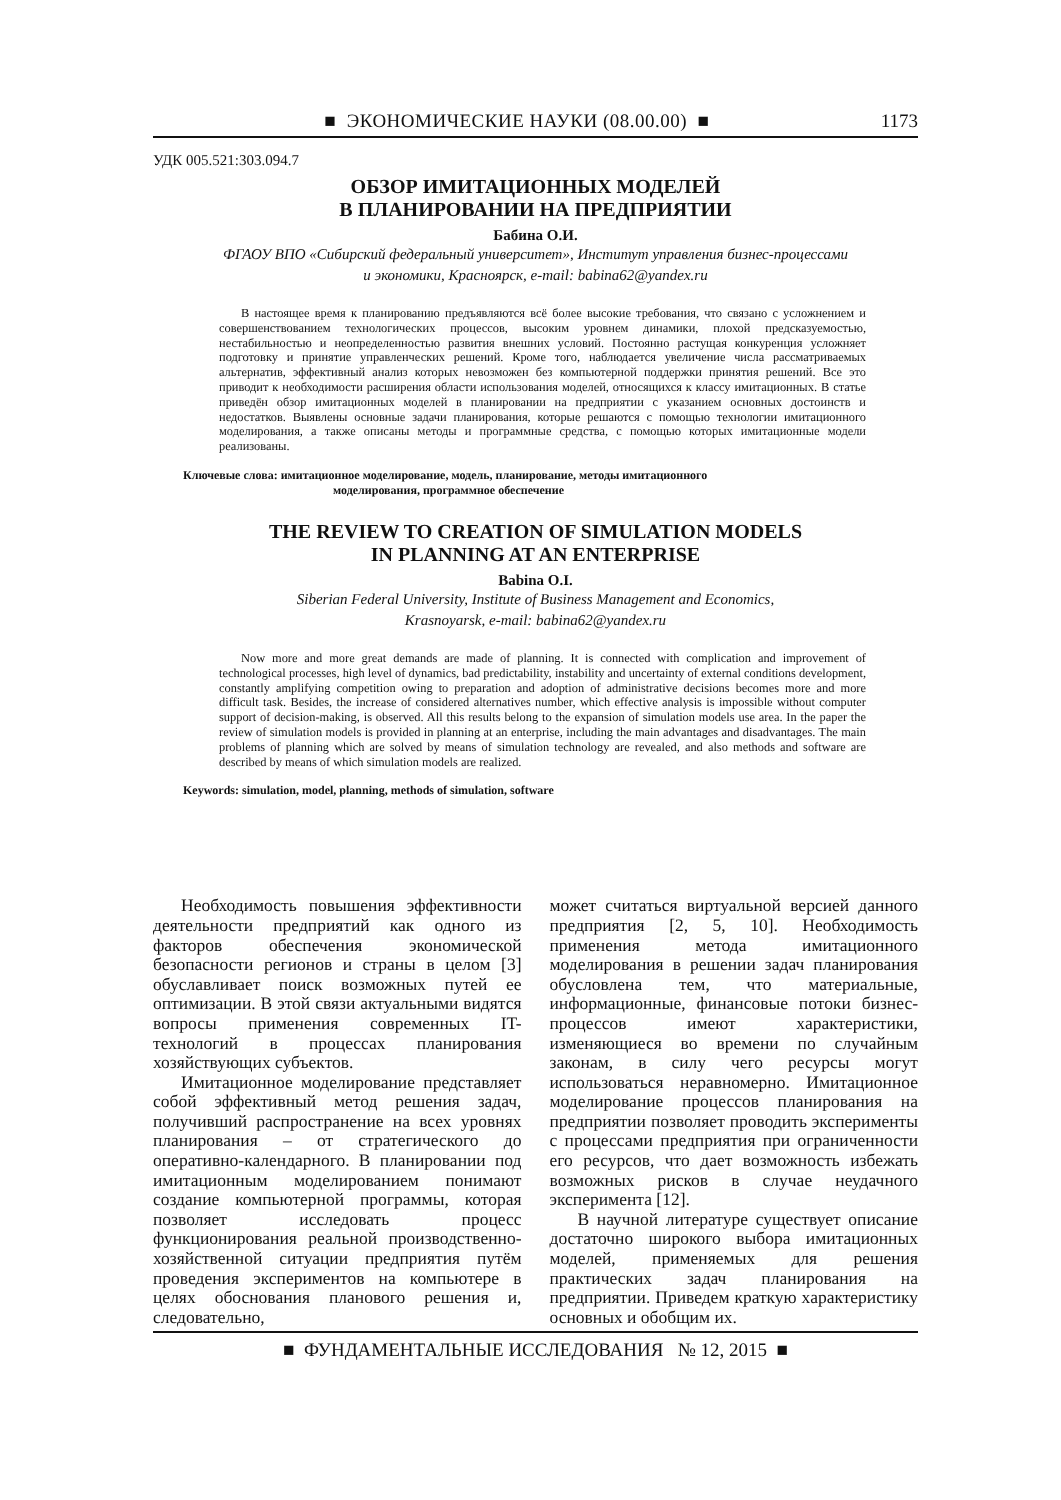■ ЭКОНОМИЧЕСКИЕ НАУКИ (08.00.00) ■ 1173
УДК 005.521:303.094.7
ОБЗОР ИМИТАЦИОННЫХ МОДЕЛЕЙ
В ПЛАНИРОВАНИИ НА ПРЕДПРИЯТИИ
Бабина О.И.
ФГАОУ ВПО «Сибирский федеральный университет», Институт управления бизнес-процессами
и экономики, Красноярск, e-mail: babina62@yandex.ru
В настоящее время к планированию предъявляются всё более высокие требования, что связано с усложнением и совершенствованием технологических процессов, высоким уровнем динамики, плохой предсказуемостью, нестабильностью и неопределенностью развития внешних условий. Постоянно растущая конкуренция усложняет подготовку и принятие управленческих решений. Кроме того, наблюдается увеличение числа рассматриваемых альтернатив, эффективный анализ которых невозможен без компьютерной поддержки принятия решений. Все это приводит к необходимости расширения области использования моделей, относящихся к классу имитационных. В статье приведён обзор имитационных моделей в планировании на предприятии с указанием основных достоинств и недостатков. Выявлены основные задачи планирования, которые решаются с помощью технологии имитационного моделирования, а также описаны методы и программные средства, с помощью которых имитационные модели реализованы.
Ключевые слова: имитационное моделирование, модель, планирование, методы имитационного
моделирования, программное обеспечение
THE REVIEW TO CREATION OF SIMULATION MODELS
IN PLANNING AT AN ENTERPRISE
Babina O.I.
Siberian Federal University, Institute of Business Management and Economics,
Krasnoyarsk, e-mail: babina62@yandex.ru
Now more and more great demands are made of planning. It is connected with complication and improvement of technological processes, high level of dynamics, bad predictability, instability and uncertainty of external conditions development, constantly amplifying competition owing to preparation and adoption of administrative decisions becomes more and more difficult task. Besides, the increase of considered alternatives number, which effective analysis is impossible without computer support of decision-making, is observed. All this results belong to the expansion of simulation models use area. In the paper the review of simulation models is provided in planning at an enterprise, including the main advantages and disadvantages. The main problems of planning which are solved by means of simulation technology are revealed, and also methods and software are described by means of which simulation models are realized.
Keywords: simulation, model, planning, methods of simulation, software
Необходимость повышения эффективности деятельности предприятий как одного из факторов обеспечения экономической безопасности регионов и страны в целом [3] обуславливает поиск возможных путей ее оптимизации. В этой связи актуальными видятся вопросы применения современных IT-технологий в процессах планирования хозяйствующих субъектов.
Имитационное моделирование представляет собой эффективный метод решения задач, получивший распространение на всех уровнях планирования – от стратегического до оперативно-календарного. В планировании под имитационным моделированием понимают создание компьютерной программы, которая позволяет исследовать процесс функционирования реальной производственно-хозяйственной ситуации предприятия путём проведения экспериментов на компьютере в целях обоснования планового решения и, следовательно,
может считаться виртуальной версией данного предприятия [2, 5, 10]. Необходимость применения метода имитационного моделирования в решении задач планирования обусловлена тем, что материальные, информационные, финансовые потоки бизнес-процессов имеют характеристики, изменяющиеся во времени по случайным законам, в силу чего ресурсы могут использоваться неравномерно. Имитационное моделирование процессов планирования на предприятии позволяет проводить эксперименты с процессами предприятия при ограниченности его ресурсов, что дает возможность избежать возможных рисков в случае неудачного эксперимента [12].
В научной литературе существует описание достаточно широкого выбора имитационных моделей, применяемых для решения практических задач планирования на предприятии. Приведем краткую характеристику основных и обобщим их.
■ ФУНДАМЕНТАЛЬНЫЕ ИССЛЕДОВАНИЯ № 12, 2015 ■